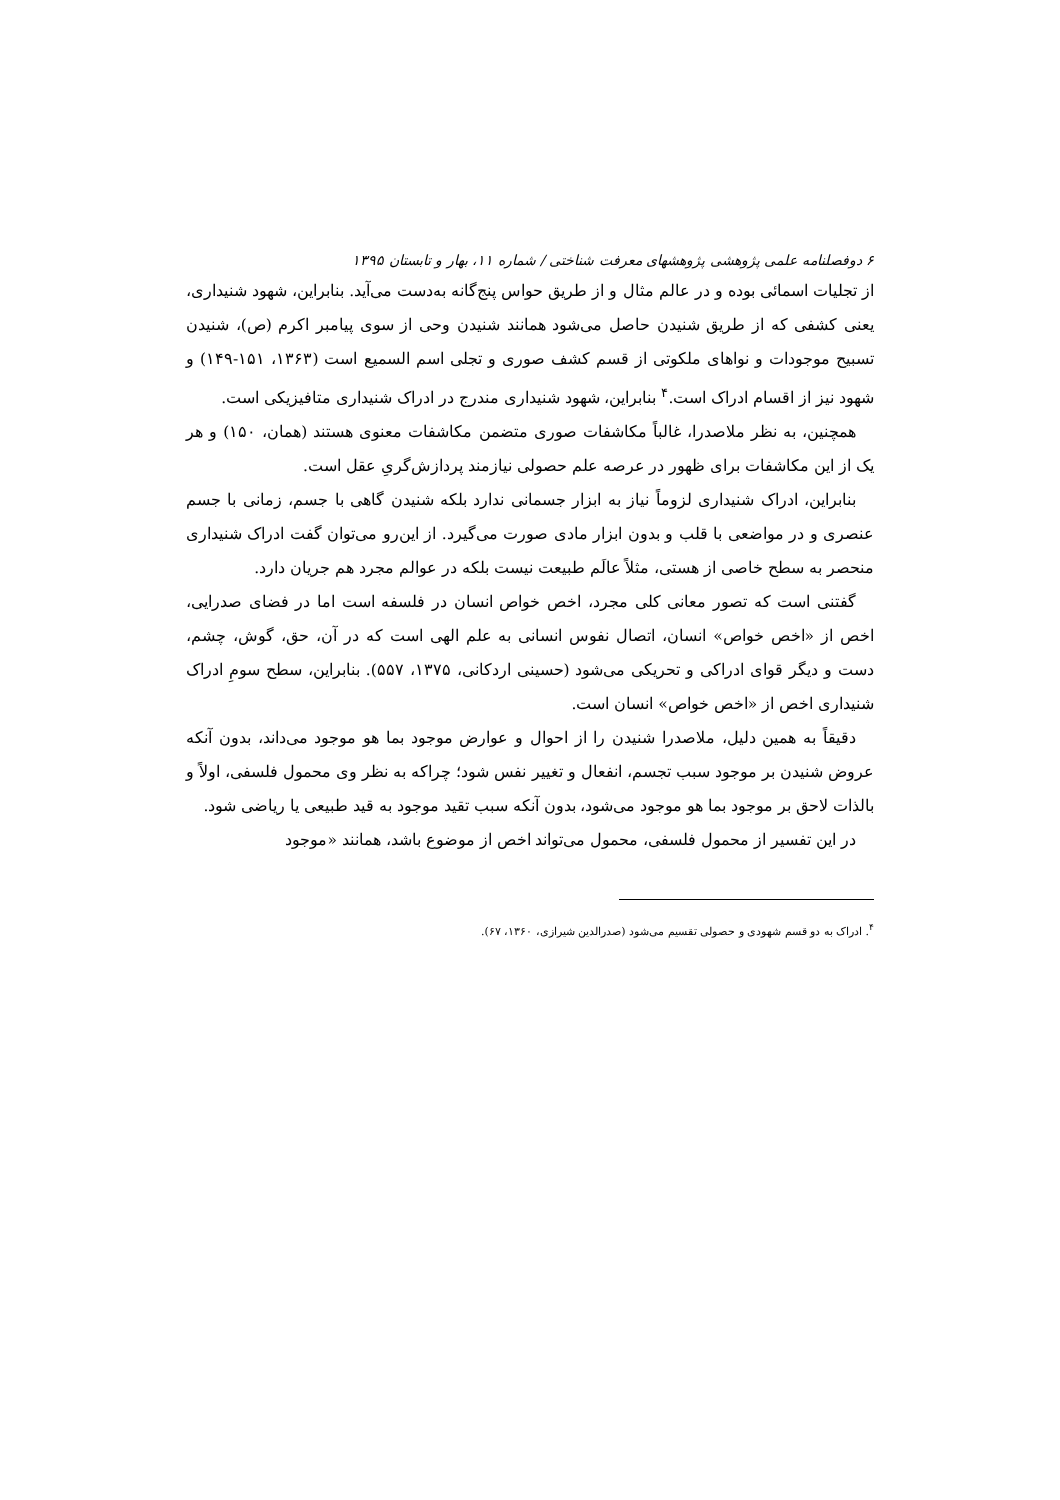۶ دوفصلنامه علمی پژوهشی پژوهشهای معرفت شناختی / شماره ۱۱، بهار و تابستان ۱۳۹۵
از تجلیات اسمائی بوده و در عالم مثال و از طریق حواس پنج‌گانه به‌دست می‌آید. بنابراین، شهود شنیداری، یعنی کشفی که از طریق شنیدن حاصل می‌شود همانند شنیدن وحی از سوی پیامبر اکرم (ص)، شنیدن تسبیح موجودات و نواهای ملکوتی از قسم کشف صوری و تجلی اسم السمیع است (۱۳۶۳، ۱۵۱-۱۴۹) و شهود نیز از اقسام ادراک است.<sup>۴</sup> بنابراین، شهود شنیداری مندرج در ادراک شنیداری متافیزیکی است.
همچنین، به نظر ملاصدرا، غالباً مکاشفات صوری متضمن مکاشفات معنوی هستند (همان، ۱۵۰) و هر یک از این مکاشفات برای ظهور در عرصه علم حصولی نیازمند پردازش‌گریِ عقل است.
بنابراین، ادراک شنیداری لزوماً نیاز به ابزار جسمانی ندارد بلکه شنیدن گاهی با جسم، زمانی با جسم عنصری و در مواضعی با قلب و بدون ابزار مادی صورت می‌گیرد. از این‌رو می‌توان گفت ادراک شنیداری منحصر به سطح خاصی از هستی، مثلاً عالَم طبیعت نیست بلکه در عوالم مجرد هم جریان دارد.
گفتنی است که تصور معانی کلی مجرد، اخص خواص انسان در فلسفه است اما در فضای صدرایی، اخص از «اخص خواص» انسان، اتصال نفوس انسانی به علم الهی است که در آن، حق، گوش، چشم، دست و دیگر قوای ادراکی و تحریکی می‌شود (حسینی اردکانی، ۱۳۷۵، ۵۵۷). بنابراین، سطح سومِ ادراک شنیداری اخص از «اخص خواص» انسان است.
دقیقاً به همین دلیل، ملاصدرا شنیدن را از احوال و عوارض موجود بما هو موجود می‌داند، بدون آنکه عروض شنیدن بر موجود سبب تجسم، انفعال و تغییر نفس شود؛ چراکه به نظر وی محمول فلسفی، اولاً و بالذات لاحق بر موجود بما هو موجود می‌شود، بدون آنکه سبب تقید موجود به قید طبیعی یا ریاضی شود.
در این تفسیر از محمول فلسفی، محمول می‌تواند اخص از موضوع باشد، همانند «موجود
<sup>۴</sup>. ادراک به دو قسم شهودی و حصولی تقسیم می‌شود (صدرالدین شیرازی، ۱۳۶۰، ۶۷).